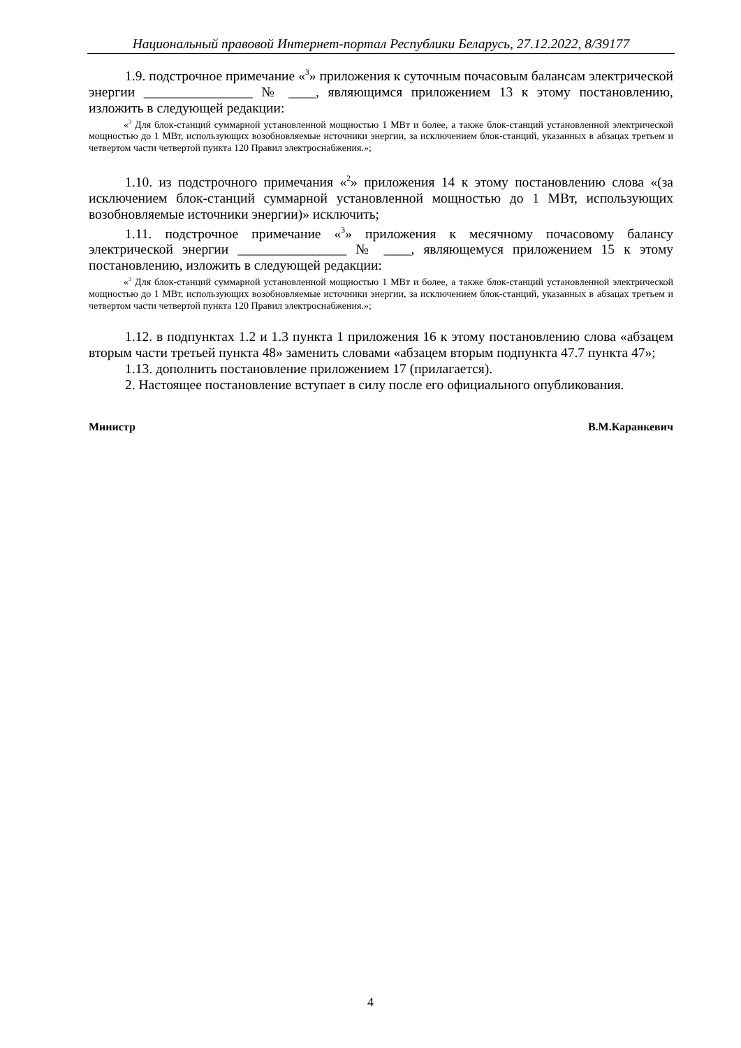Национальный правовой Интернет-портал Республики Беларусь, 27.12.2022, 8/39177
1.9. подстрочное примечание «<sup>3</sup>» приложения к суточным почасовым балансам электрической энергии ________________ № ____, являющимся приложением 13 к этому постановлению, изложить в следующей редакции:
«<sup>3</sup> Для блок-станций суммарной установленной мощностью 1 МВт и более, а также блок-станций установленной электрической мощностью до 1 МВт, использующих возобновляемые источники энергии, за исключением блок-станций, указанных в абзацах третьем и четвертом части четвертой пункта 120 Правил электроснабжения.»;
1.10. из подстрочного примечания «<sup>2</sup>» приложения 14 к этому постановлению слова «(за исключением блок-станций суммарной установленной мощностью до 1 МВт, использующих возобновляемые источники энергии)» исключить;
1.11. подстрочное примечание «<sup>3</sup>» приложения к месячному почасовому балансу электрической энергии ________________ № ____, являющемуся приложением 15 к этому постановлению, изложить в следующей редакции:
«<sup>3</sup> Для блок-станций суммарной установленной мощностью 1 МВт и более, а также блок-станций установленной электрической мощностью до 1 МВт, использующих возобновляемые источники энергии, за исключением блок-станций, указанных в абзацах третьем и четвертом части четвертой пункта 120 Правил электроснабжения.»;
1.12. в подпунктах 1.2 и 1.3 пункта 1 приложения 16 к этому постановлению слова «абзацем вторым части третьей пункта 48» заменить словами «абзацем вторым подпункта 47.7 пункта 47»;
1.13. дополнить постановление приложением 17 (прилагается).
2. Настоящее постановление вступает в силу после его официального опубликования.
Министр В.М.Каранкевич
4